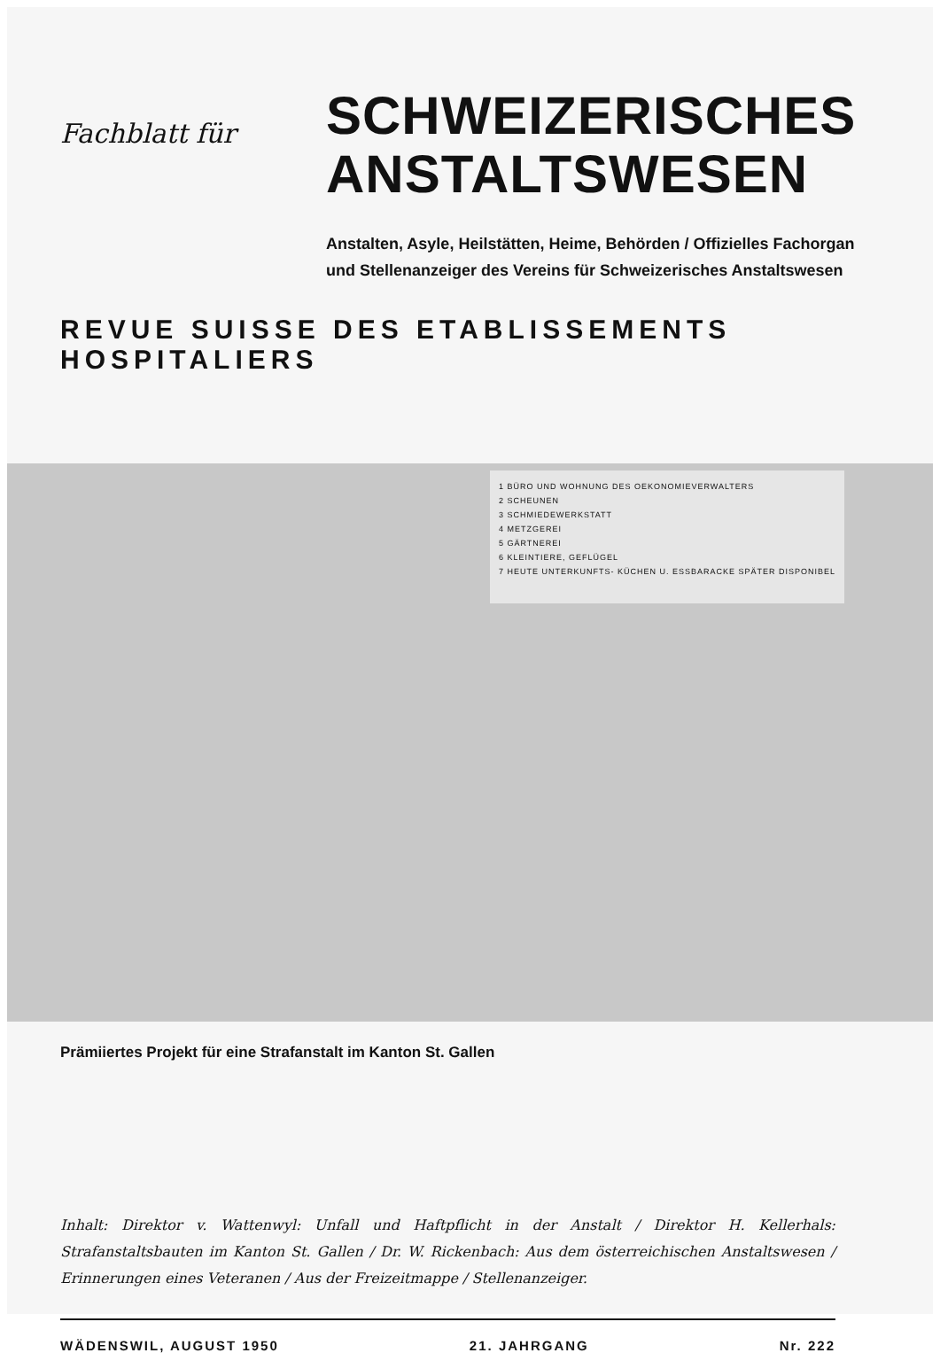Fachblatt für
SCHWEIZERISCHES
ANSTALTSWESEN
Anstalten, Asyle, Heilstätten, Heime, Behörden / Offizielles Fachorgan
und Stellenanzeiger des Vereins für Schweizerisches Anstaltswesen
REVUE SUISSE DES ETABLISSEMENTS HOSPITALIERS
1 BÜRO UND WOHNUNG DES OEKONOMIEVERWALTERS
2 SCHEUNEN
3 SCHMIEDEWERKSTATT
4 METZGEREI
5 GÄRTNEREI
6 KLEINTIERE, GEFLÜGEL
7 HEUTE UNTERKUNFTS- KÜCHEN U. ESSBARACKE SPÄTER DISPONIBEL
Prämiiertes Projekt für eine Strafanstalt im Kanton St. Gallen
Inhalt: Direktor v. Wattenwyl: Unfall und Haftpflicht in der Anstalt / Direktor H. Kellerhals: Strafanstaltsbauten im Kanton St. Gallen / Dr. W. Rickenbach: Aus dem österreichischen Anstaltswesen / Erinnerungen eines Veteranen / Aus der Freizeitmappe / Stellenanzeiger.
WÄDENSWIL, AUGUST 1950 21. JAHRGANG Nr. 222